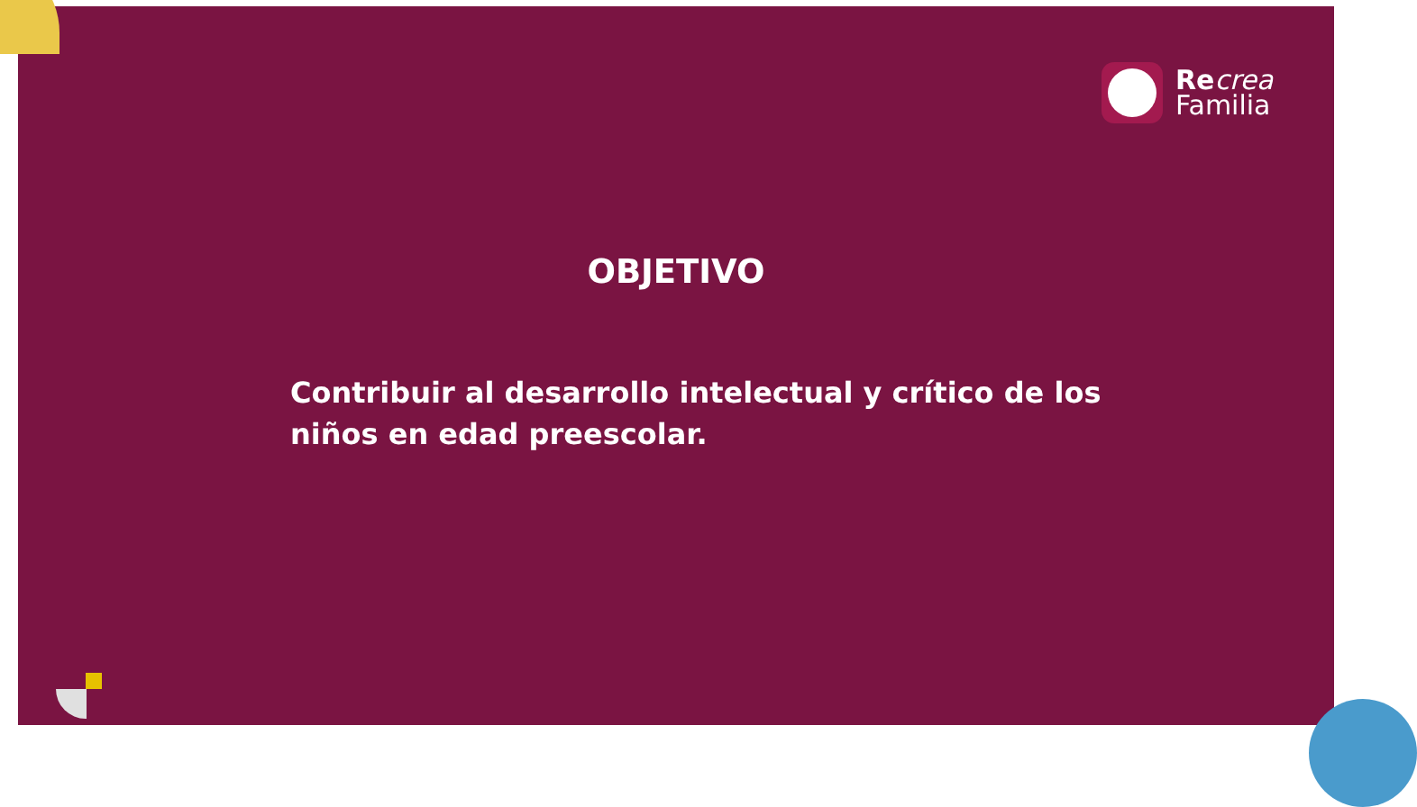Re crea
Familia
OBJETIVO
Contribuir al desarrollo intelectual y crítico de los niños en edad preescolar.